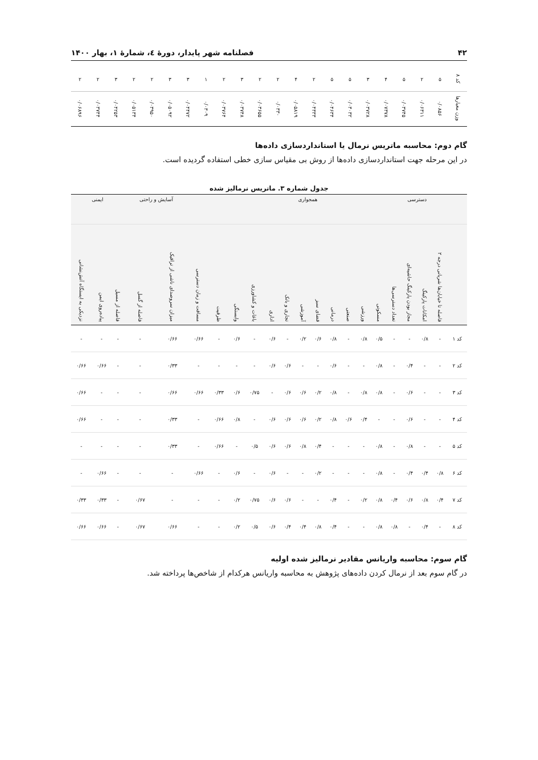۴۲ فصلنامه شهر پایدار، دورهٔ ٤، شمارهٔ ۱، بهار ۱۴۰۰
| کد ۸ | ۵ | ۲ | ۵ | ۴ | ۳ | ۵ | ۵ | ۲ | ۴ | ۲ | ۲ | ۳ | ۲ | ۱ | ۳ | ۳ | ۲ | ۲ | ۳ | ۲ | ۲ |
| وزن معیارها | ۰/۰۸۵۶ | ۰/۰۶۳۱۱ | ۰/۰۳۷۴۵ | ۰/۰۷۳۷۸ | ۰/۰۳۷۲۸ | ۰/۰۳۰۳۲ | ۰/۰۴۶۳۴ | ۰/۰۴۳۳۳ | ۰/۰۵۸۱۹ | ۰/۰۳۳۰ | ۰/۰۳۶۵۵ | ۰/۰۳۷۴۸ | ۰/۰۳۷۶۴ | ۰/۰۳۰۹ | ۰/۰۴۴۷۲ | ۰/۰۵۰۹۲ | ۰/۰۳۹۵۰ | ۰/۰۵۱۳۴ | ۰/۰۴۲۵۳ | ۰/۰۳۷۴۴ | ۰/۰۶۸۹۶ |
گام دوم: محاسبه ماتریس نرمال یا استانداردسازی داده‌ها
در این مرحله جهت استانداردسازی داده‌ها از روش بی مقیاس سازی خطی استفاده گردیده است.
جدول شماره ۳. ماتریس نرمالیز شده
| | دسترسی | | | | همجواری | | | | | | | | | | | | آسایش و راحتی | | ایمنی | | |
| | فاصله تا خیابان‌ها شریانی درجه ۲ | امکانات پارکینگ | مجاز بودن پارکینگ حاشیه‌ای | تعداد دسترسی‌ها | مسکونی | ورزشی | صنعتی | درمانی | فضای سبز | آموزشی | تجاری و بانک | اداری | باغات و کشاورزی | وابستگی | ظرفیت | مسافت و زمان دسترسی | میزان سروصدای ناشی از ترافیک | فاصله از گسل | فاصله از مسیل | پیاده‌روی ایمن | نزدیکی به ایستگاه آتش‌نشانی |
| کد ۱ | - | ۰/۸ | - | - | ۰/۵ | ۰/۸ | - | ۰/۸ | ۰/۶ | ۰/۲ | - | ۰/۶ | - | ۰/۶ | - | ۰/۶۶ | ۰/۶۶ | - | - | - | - |
| کد ۲ | - | - | ۰/۴ | - | ۰/۸ | - | - | ۰/۶ | - | - | ۰/۶ | ۰/۶ | - | - | - | - | ۰/۳۳ | - | - | ۰/۶۶ | ۰/۶۶ |
| کد ۳ | - | - | ۰/۶ | - | ۰/۸ | ۰/۸ | - | ۰/۸ | ۰/۲ | ۰/۶ | ۰/۶ | - | ۰/۷۵ | ۰/۶ | ۰/۳۳ | ۰/۶۶ | ۰/۶۶ | - | - | - | ۰/۶۶ |
| کد ۴ | - | - | ۰/۶ | - | - | ۰/۴ | ۰/۶ | ۰/۸ | ۰/۲ | ۰/۶ | ۰/۶ | ۰/۶ | - | ۰/۸ | ۰/۶۶ | - | ۰/۳۳ | - | - | - | ۰/۶۶ |
| کد ۵ | - | - | ۰/۸ | - | ۰/۸ | - | - | - | ۰/۴ | ۰/۸ | ۰/۶ | ۰/۶ | ۰/۵ | - | ۰/۶۶ | - | ۰/۳۳ | - | - | - | - |
| کد ۶ | ۰/۸ | ۰/۴ | ۰/۴ | - | ۰/۸ | - | - | - | ۰/۲ | - | - | ۰/۶ | - | ۰/۶ | - | ۰/۶۶ | - | - | - | ۰/۶۶ | - |
| کد ۷ | ۰/۴ | ۰/۸ | ۰/۶ | ۰/۴ | ۰/۸ | ۰/۲ | - | ۰/۴ | - | - | ۰/۶ | ۰/۶ | ۰/۷۵ | ۰/۲ | - | - | - | ۰/۶۷ | - | ۰/۳۳ | ۰/۳۳ |
| کد ۸ | - | ۰/۴ | - | ۰/۸ | ۰/۸ | - | - | ۰/۴ | ۰/۸ | ۰/۴ | ۰/۴ | ۰/۶ | ۰/۵ | ۰/۲ | - | - | ۰/۶۶ | ۰/۶۷ | - | ۰/۶۶ | ۰/۶۶ |
گام سوم: محاسبه واریانس مقادیر نرمالیز شده اولیه
در گام سوم بعد از نرمال کردن داده‌های پژوهش به محاسبه واریانس هرکدام از شاخص‌ها پرداخته شد.